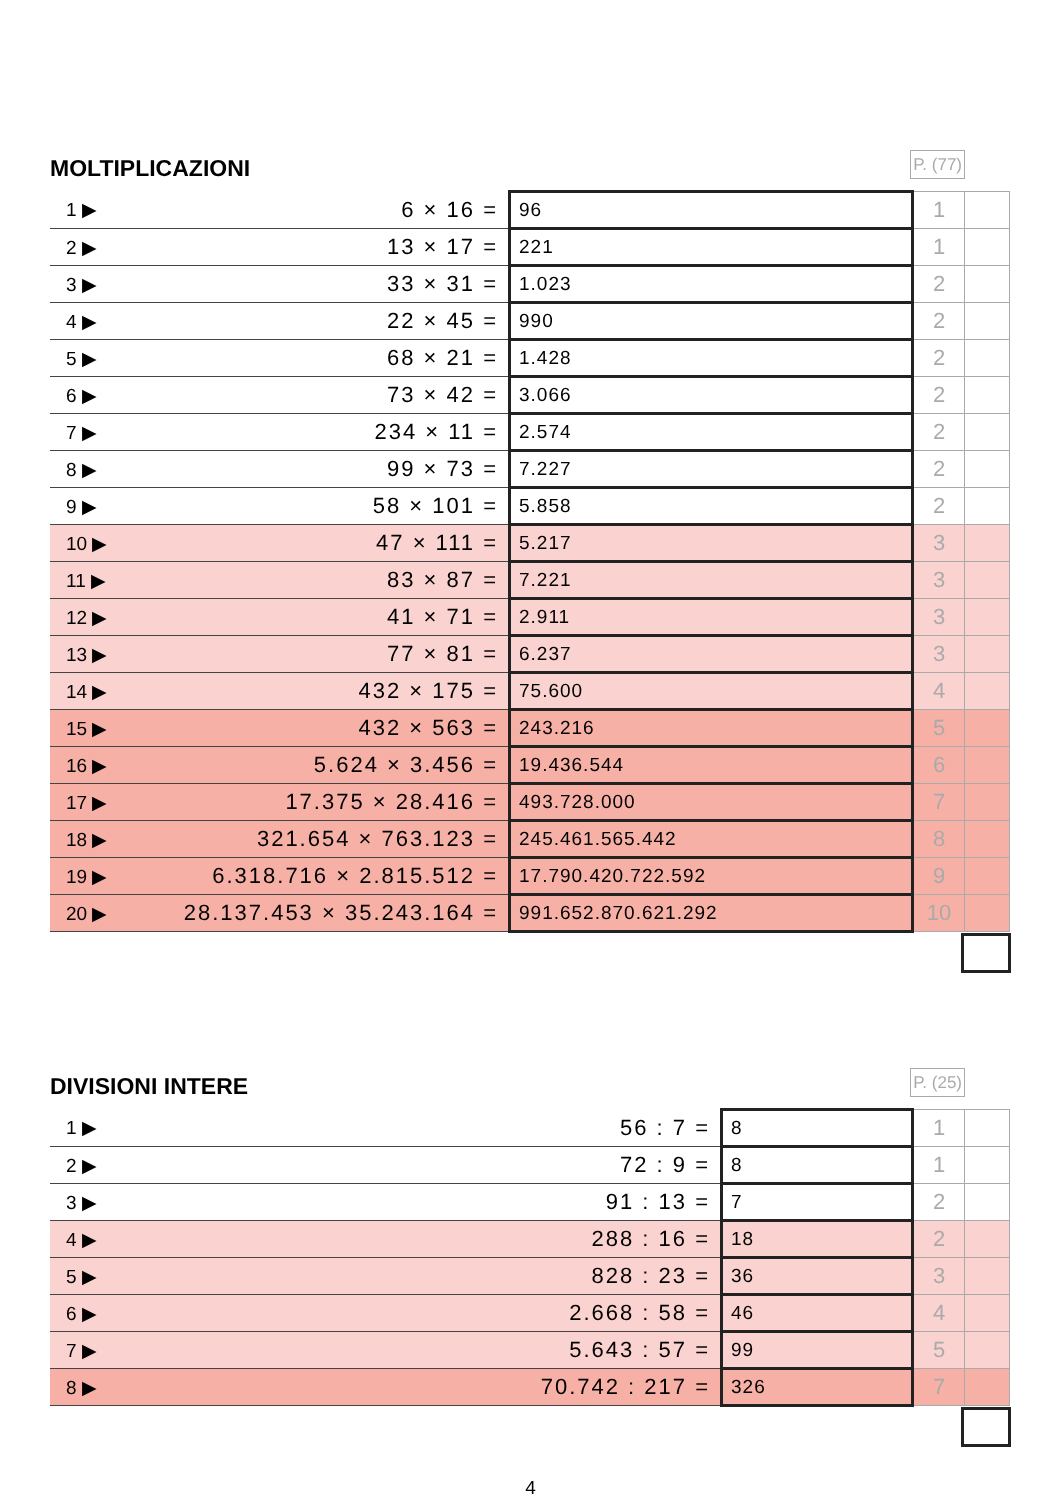MOLTIPLICAZIONI
P. (77)
| 1 ▶ | 6 × 16 = | 96 | 1 | |
| 2 ▶ | 13 × 17 = | 221 | 1 | |
| 3 ▶ | 33 × 31 = | 1.023 | 2 | |
| 4 ▶ | 22 × 45 = | 990 | 2 | |
| 5 ▶ | 68 × 21 = | 1.428 | 2 | |
| 6 ▶ | 73 × 42 = | 3.066 | 2 | |
| 7 ▶ | 234 × 11 = | 2.574 | 2 | |
| 8 ▶ | 99 × 73 = | 7.227 | 2 | |
| 9 ▶ | 58 × 101 = | 5.858 | 2 | |
| 10 ▶ | 47 × 111 = | 5.217 | 3 | |
| 11 ▶ | 83 × 87 = | 7.221 | 3 | |
| 12 ▶ | 41 × 71 = | 2.911 | 3 | |
| 13 ▶ | 77 × 81 = | 6.237 | 3 | |
| 14 ▶ | 432 × 175 = | 75.600 | 4 | |
| 15 ▶ | 432 × 563 = | 243.216 | 5 | |
| 16 ▶ | 5.624 × 3.456 = | 19.436.544 | 6 | |
| 17 ▶ | 17.375 × 28.416 = | 493.728.000 | 7 | |
| 18 ▶ | 321.654 × 763.123 = | 245.461.565.442 | 8 | |
| 19 ▶ | 6.318.716 × 2.815.512 = | 17.790.420.722.592 | 9 | |
| 20 ▶ | 28.137.453 × 35.243.164 = | 991.652.870.621.292 | 10 | |
DIVISIONI INTERE
P. (25)
| 1 ▶ | 56 : 7 = | 8 | 1 | |
| 2 ▶ | 72 : 9 = | 8 | 1 | |
| 3 ▶ | 91 : 13 = | 7 | 2 | |
| 4 ▶ | 288 : 16 = | 18 | 2 | |
| 5 ▶ | 828 : 23 = | 36 | 3 | |
| 6 ▶ | 2.668 : 58 = | 46 | 4 | |
| 7 ▶ | 5.643 : 57 = | 99 | 5 | |
| 8 ▶ | 70.742 : 217 = | 326 | 7 | |
4